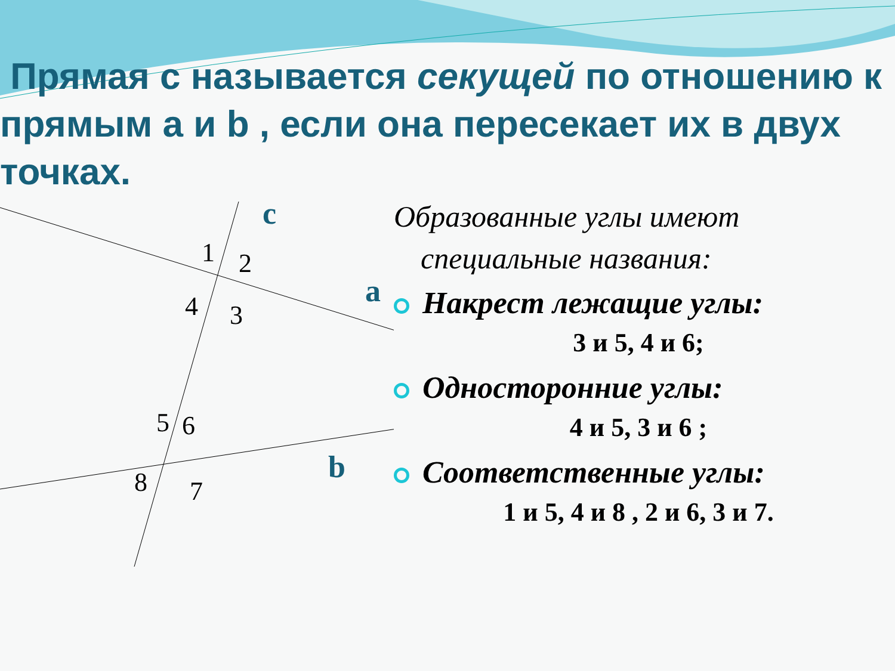Прямая c называется секущей по отношению к прямым a и b , если она пересекает их в двух точках.
c
a
b
1 2
4 3
5 6
8 7
Образованные углы имеют специальные названия:
Накрест лежащие углы:
3 и 5, 4 и 6;
Односторонние углы:
4 и 5, 3 и 6 ;
Соответственные углы:
1 и 5, 4 и 8 , 2 и 6, 3 и 7.